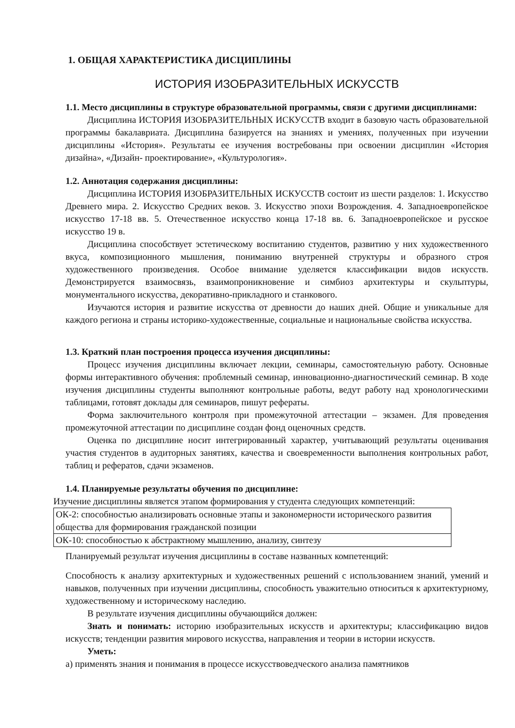1. ОБЩАЯ ХАРАКТЕРИСТИКА ДИСЦИПЛИНЫ
ИСТОРИЯ ИЗОБРАЗИТЕЛЬНЫХ ИСКУССТВ
1.1. Место дисциплины в структуре образовательной программы, связи с другими дисциплинами:
Дисциплина ИСТОРИЯ ИЗОБРАЗИТЕЛЬНЫХ ИСКУССТВ входит в базовую часть образовательной программы бакалавриата. Дисциплина базируется на знаниях и умениях, полученных при изучении дисциплины «История». Результаты ее изучения востребованы при освоении дисциплин «История дизайна», «Дизайн- проектирование», «Культурология».
1.2. Аннотация содержания дисциплины:
Дисциплина ИСТОРИЯ ИЗОБРАЗИТЕЛЬНЫХ ИСКУССТВ состоит из шести разделов: 1. Искусство Древнего мира. 2. Искусство Средних веков. 3. Искусство эпохи Возрождения. 4. Западноевропейское искусство 17-18 вв. 5. Отечественное искусство конца 17-18 вв. 6. Западноевропейское и русское искусство 19 в.
Дисциплина способствует эстетическому воспитанию студентов, развитию у них художественного вкуса, композиционного мышления, пониманию внутренней структуры и образного строя художественного произведения. Особое внимание уделяется классификации видов искусств. Демонстрируется взаимосвязь, взаимопроникновение и симбиоз архитектуры и скульптуры, монументального искусства, декоративно-прикладного и станкового.
Изучаются история и развитие искусства от древности до наших дней. Общие и уникальные для каждого региона и страны историко-художественные, социальные и национальные свойства искусства.
1.3. Краткий план построения процесса изучения дисциплины:
Процесс изучения дисциплины включает лекции, семинары, самостоятельную работу. Основные формы интерактивного обучения: проблемный семинар, инновационно-диагностический семинар. В ходе изучения дисциплины студенты выполняют контрольные работы, ведут работу над хронологическими таблицами, готовят доклады для семинаров, пишут рефераты.
Форма заключительного контроля при промежуточной аттестации – экзамен. Для проведения промежуточной аттестации по дисциплине создан фонд оценочных средств.
Оценка по дисциплине носит интегрированный характер, учитывающий результаты оценивания участия студентов в аудиторных занятиях, качества и своевременности выполнения контрольных работ, таблиц и рефератов, сдачи экзаменов.
1.4. Планируемые результаты обучения по дисциплине:
Изучение дисциплины является этапом формирования у студента следующих компетенций:
| ОК-2: способностью анализировать основные этапы и закономерности исторического развития общества для формирования гражданской позиции |
| ОК-10: способностью к абстрактному мышлению, анализу, синтезу |
Планируемый результат изучения дисциплины в составе названных компетенций:
Способность к анализу архитектурных и художественных решений с использованием знаний, умений и навыков, полученных при изучении дисциплины, способность уважительно относиться к архитектурному, художественному и историческому наследию.
В результате изучения дисциплины обучающийся должен:
Знать и понимать: историю изобразительных искусств и архитектуры; классификацию видов искусств; тенденции развития мирового искусства, направления и теории в истории искусств.
Уметь:
а) применять знания и понимания в процессе искусствоведческого анализа памятников